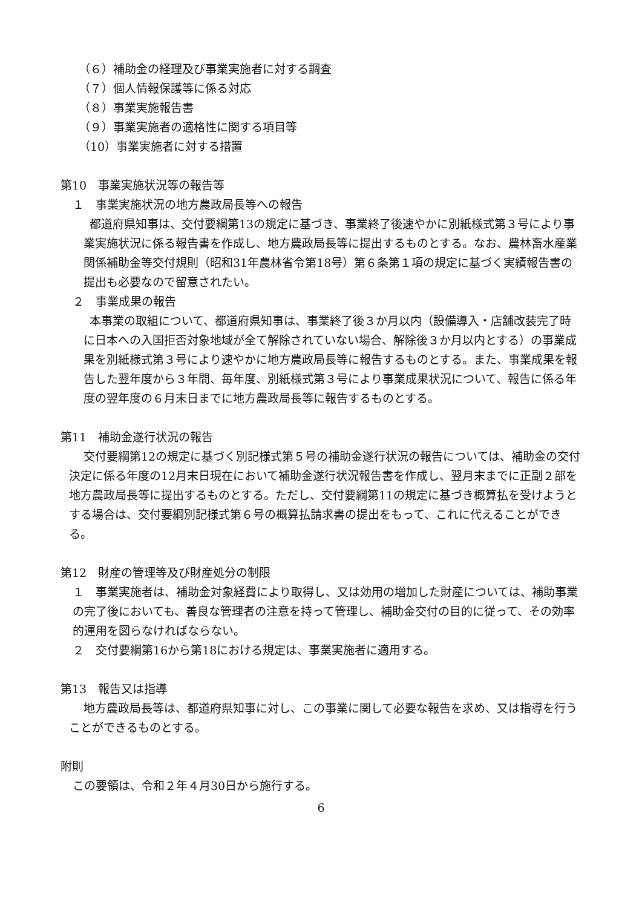（６）補助金の経理及び事業実施者に対する調査
（７）個人情報保護等に係る対応
（８）事業実施報告書
（９）事業実施者の適格性に関する項目等
（10）事業実施者に対する措置
第10　事業実施状況等の報告等
１　事業実施状況の地方農政局長等への報告
都道府県知事は、交付要綱第13の規定に基づき、事業終了後速やかに別紙様式第３号により事業実施状況に係る報告書を作成し、地方農政局長等に提出するものとする。なお、農林畜水産業関係補助金等交付規則（昭和31年農林省令第18号）第６条第１項の規定に基づく実績報告書の提出も必要なので留意されたい。
２　事業成果の報告
本事業の取組について、都道府県知事は、事業終了後３か月以内（設備導入・店舗改装完了時に日本への入国拒否対象地域が全て解除されていない場合、解除後３か月以内とする）の事業成果を別紙様式第３号により速やかに地方農政局長等に報告するものとする。また、事業成果を報告した翌年度から３年間、毎年度、別紙様式第３号により事業成果状況について、報告に係る年度の翌年度の６月末日までに地方農政局長等に報告するものとする。
第11　補助金遂行状況の報告
交付要綱第12の規定に基づく別記様式第５号の補助金遂行状況の報告については、補助金の交付決定に係る年度の12月末日現在において補助金遂行状況報告書を作成し、翌月末までに正副２部を地方農政局長等に提出するものとする。ただし、交付要綱第11の規定に基づき概算払を受けようとする場合は、交付要綱別記様式第６号の概算払請求書の提出をもって、これに代えることができる。
第12　財産の管理等及び財産処分の制限
１　事業実施者は、補助金対象経費により取得し、又は効用の増加した財産については、補助事業の完了後においても、善良な管理者の注意を持って管理し、補助金交付の目的に従って、その効率的運用を図らなければならない。
２　交付要綱第16から第18における規定は、事業実施者に適用する。
第13　報告又は指導
地方農政局長等は、都道府県知事に対し、この事業に関して必要な報告を求め、又は指導を行うことができるものとする。
附則
この要領は、令和２年４月30日から施行する。
6